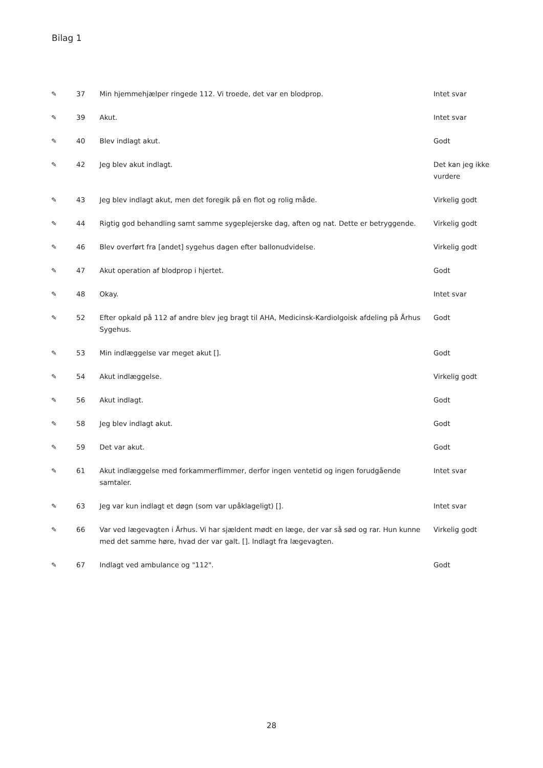Bilag 1
| ✎ | 37 | Min hjemmehjælper ringede 112. Vi troede, det var en blodprop. | Intet svar |
| ✎ | 39 | Akut. | Intet svar |
| ✎ | 40 | Blev indlagt akut. | Godt |
| ✎ | 42 | Jeg blev akut indlagt. | Det kan jeg ikke vurdere |
| ✎ | 43 | Jeg blev indlagt akut, men det foregik på en flot og rolig måde. | Virkelig godt |
| ✎ | 44 | Rigtig god behandling samt samme sygeplejerske dag, aften og nat. Dette er betryggende. | Virkelig godt |
| ✎ | 46 | Blev overført fra [andet] sygehus dagen efter ballonudvidelse. | Virkelig godt |
| ✎ | 47 | Akut operation af blodprop i hjertet. | Godt |
| ✎ | 48 | Okay. | Intet svar |
| ✎ | 52 | Efter opkald på 112 af andre blev jeg bragt til AHA, Medicinsk-Kardiolgoisk afdeling på Århus Sygehus. | Godt |
| ✎ | 53 | Min indlæggelse var meget akut []. | Godt |
| ✎ | 54 | Akut indlæggelse. | Virkelig godt |
| ✎ | 56 | Akut indlagt. | Godt |
| ✎ | 58 | Jeg blev indlagt akut. | Godt |
| ✎ | 59 | Det var akut. | Godt |
| ✎ | 61 | Akut indlæggelse med forkammerflimmer, derfor ingen ventetid og ingen forudgående samtaler. | Intet svar |
| ✎ | 63 | Jeg var kun indlagt et døgn (som var upåklageligt) []. | Intet svar |
| ✎ | 66 | Var ved lægevagten i Århus. Vi har sjældent mødt en læge, der var så sød og rar. Hun kunne med det samme høre, hvad der var galt. []. Indlagt fra lægevagten. | Virkelig godt |
| ✎ | 67 | Indlagt ved ambulance og "112". | Godt |
28